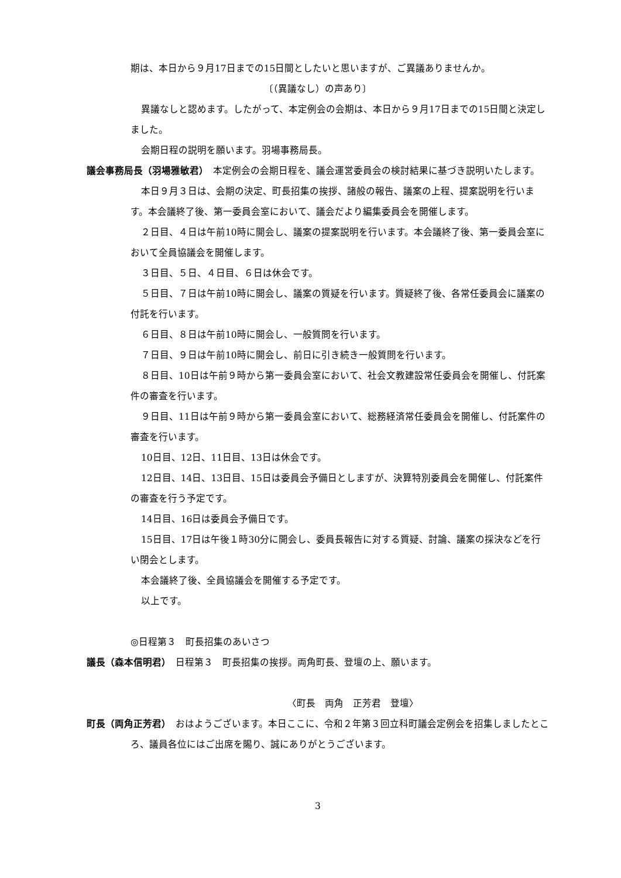期は、本日から９月17日までの15日間としたいと思いますが、ご異議ありませんか。
〔（異議なし）の声あり〕
異議なしと認めます。したがって、本定例会の会期は、本日から９月17日までの15日間と決定しました。
会期日程の説明を願います。羽場事務局長。
議会事務局長（羽場雅敏君）　本定例会の会期日程を、議会運営委員会の検討結果に基づき説明いたします。
本日９月３日は、会期の決定、町長招集の挨拶、諸般の報告、議案の上程、提案説明を行います。本会議終了後、第一委員会室において、議会だより編集委員会を開催します。
２日目、４日は午前10時に開会し、議案の提案説明を行います。本会議終了後、第一委員会室において全員協議会を開催します。
３日目、５日、４日目、６日は休会です。
５日目、７日は午前10時に開会し、議案の質疑を行います。質疑終了後、各常任委員会に議案の付託を行います。
６日目、８日は午前10時に開会し、一般質問を行います。
７日目、９日は午前10時に開会し、前日に引き続き一般質問を行います。
８日目、10日は午前９時から第一委員会室において、社会文教建設常任委員会を開催し、付託案件の審査を行います。
９日目、11日は午前９時から第一委員会室において、総務経済常任委員会を開催し、付託案件の審査を行います。
10日目、12日、11日目、13日は休会です。
12日目、14日、13日目、15日は委員会予備日としますが、決算特別委員会を開催し、付託案件の審査を行う予定です。
14日目、16日は委員会予備日です。
15日目、17日は午後１時30分に開会し、委員長報告に対する質疑、討論、議案の採決などを行い閉会とします。
本会議終了後、全員協議会を開催する予定です。
以上です。
◎日程第３　町長招集のあいさつ
議長（森本信明君）　日程第３　町長招集の挨拶。両角町長、登壇の上、願います。
〈町長　両角　正芳君　登壇〉
町長（両角正芳君）　おはようございます。本日ここに、令和２年第３回立科町議会定例会を招集しましたところ、議員各位にはご出席を賜り、誠にありがとうございます。
3